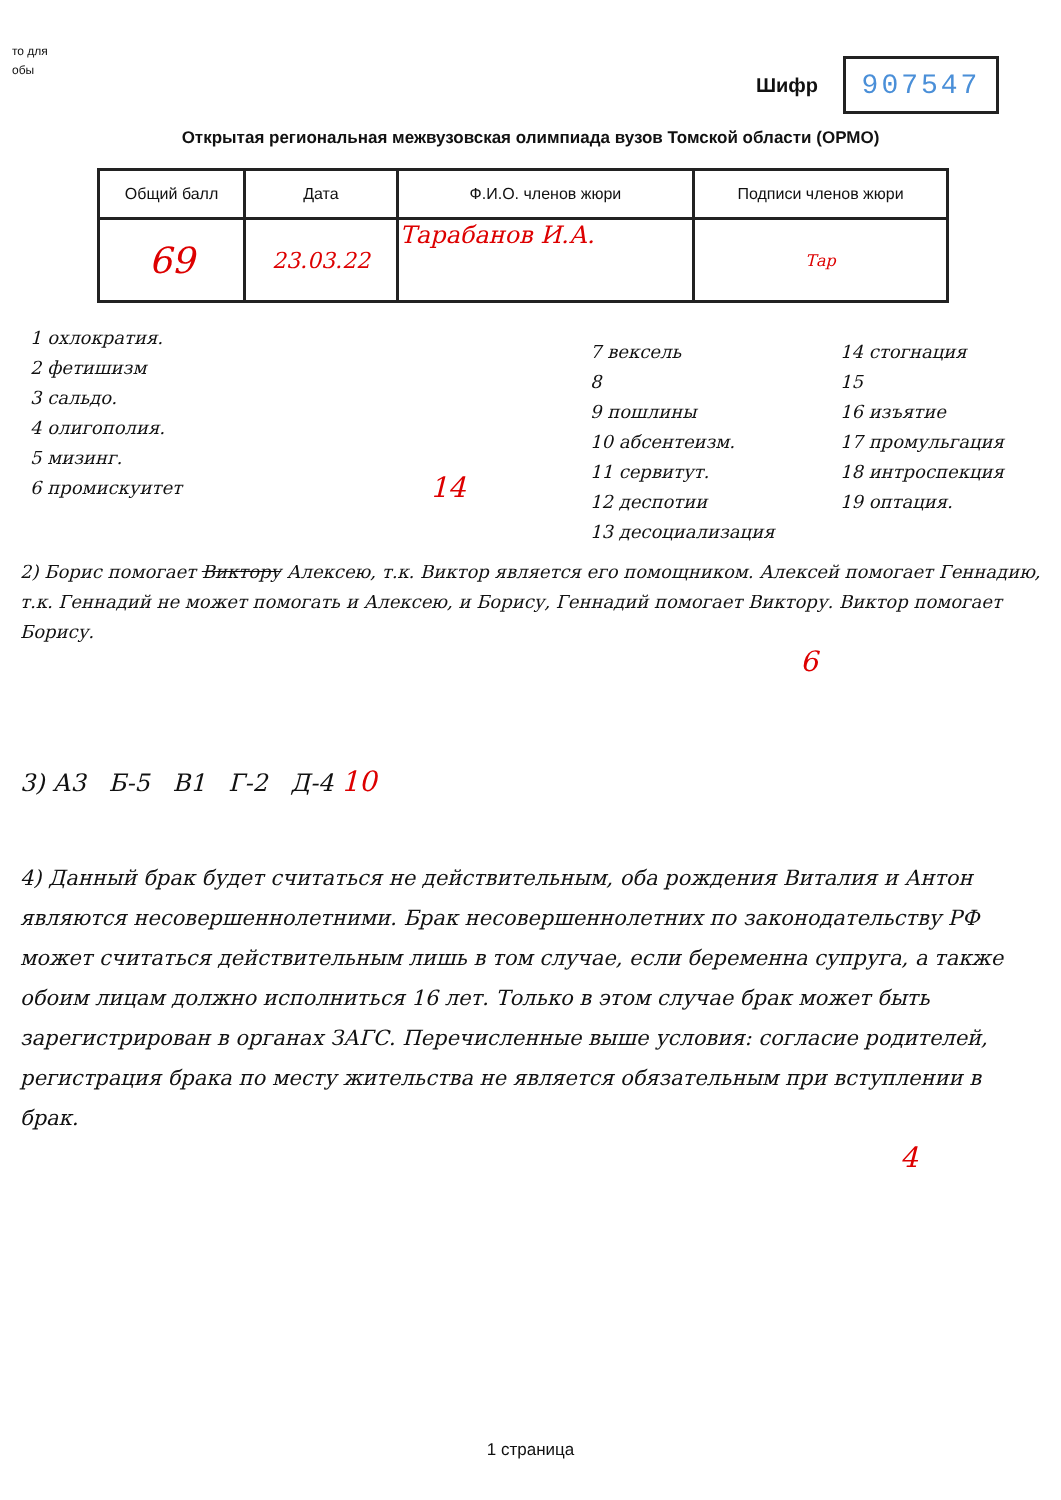то для
обы
Шифр
907547
Открытая региональная межвузовская олимпиада вузов Томской области (ОРМО)
| Общий балл | Дата | Ф.И.О. членов жюри | Подписи членов жюри |
| --- | --- | --- | --- |
| 69 | 23.03.22 | Тарабанов И.А. | Тар |
1 охлократия.
2 фетишизм
3 сальдо.
4 олигополия.
5 мизинг.
6 промискуитет
14
7 вексель
8
9 пошлины
10 абсентеизм.
11 сервитут.
12 деспотии
13 десоциализация
14 стогнация
15
16 изъятие
17 промульгация
18 интроспекция
19 оптация.
2) Борис помогает Виктору Алексею, т.к. Виктор является его помощником. Алексей помогает Геннадию, т.к. Геннадий не может помогать и Алексею, и Борису, Геннадий помогает Виктору. Виктор помогает Борису.
6
3) А3 Б-5 В1 Г-2 Д-4 10
4) Данный брак будет считаться не действительным, оба рождения Виталия и Антон являются несовершеннолетними. Брак несовершеннолетних по законодательству РФ может считаться действительным лишь в том случае, если беременна супруга, а также обоим лицам должно исполниться 16 лет. Только в этом случае брак может быть зарегистрирован в органах ЗАГС. Перечисленные выше условия: согласие родителей, регистрация брака по месту жительства не является обязательным при вступлении в брак.
4
1 страница